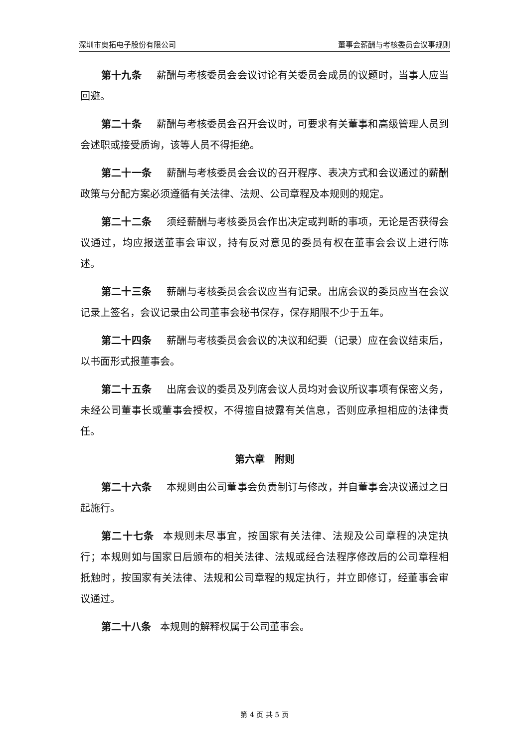深圳市奥拓电子股份有限公司 董事会薪酬与考核委员会议事规则
第十九条 薪酬与考核委员会会议讨论有关委员会成员的议题时，当事人应当回避。
第二十条 薪酬与考核委员会召开会议时，可要求有关董事和高级管理人员到会述职或接受质询，该等人员不得拒绝。
第二十一条 薪酬与考核委员会会议的召开程序、表决方式和会议通过的薪酬政策与分配方案必须遵循有关法律、法规、公司章程及本规则的规定。
第二十二条 须经薪酬与考核委员会作出决定或判断的事项，无论是否获得会议通过，均应报送董事会审议，持有反对意见的委员有权在董事会会议上进行陈述。
第二十三条 薪酬与考核委员会会议应当有记录。出席会议的委员应当在会议记录上签名，会议记录由公司董事会秘书保存，保存期限不少于五年。
第二十四条 薪酬与考核委员会会议的决议和纪要（记录）应在会议结束后， 以书面形式报董事会。
第二十五条 出席会议的委员及列席会议人员均对会议所议事项有保密义务，未经公司董事长或董事会授权，不得擅自披露有关信息，否则应承担相应的法律责任。
第六章　附则
第二十六条 本规则由公司董事会负责制订与修改，并自董事会决议通过之日起施行。
第二十七条 本规则未尽事宜，按国家有关法律、法规及公司章程的决定执行；本规则如与国家日后颁布的相关法律、法规或经合法程序修改后的公司章程相抵触时，按国家有关法律、法规和公司章程的规定执行，并立即修订，经董事会审议通过。
第二十八条 本规则的解释权属于公司董事会。
第 4 页 共 5 页